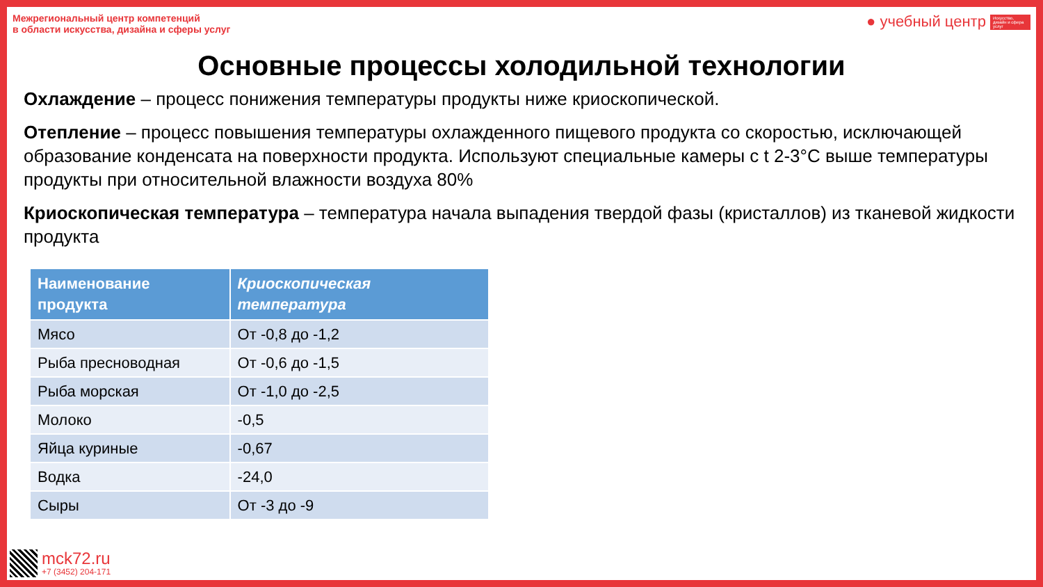Межрегиональный центр компетенций
в области искусства, дизайна и сферы услуг
● учебный центр Искусство, дизайн и сфера услуг
Основные процессы холодильной технологии
Охлаждение – процесс понижения температуры продукты ниже криоскопической.
Отепление – процесс повышения температуры охлажденного пищевого продукта со скоростью, исключающей образование конденсата на поверхности продукта. Используют специальные камеры с t 2-3°C выше температуры продукты при относительной влажности воздуха 80%
Криоскопическая температура – температура начала выпадения твердой фазы (кристаллов) из тканевой жидкости продукта
| Наименование продукта | Криоскопическая температура |
| --- | --- |
| Мясо | От -0,8 до -1,2 |
| Рыба пресноводная | От -0,6 до -1,5 |
| Рыба морская | От -1,0 до -2,5 |
| Молоко | -0,5 |
| Яйца куриные | -0,67 |
| Водка | -24,0 |
| Сыры | От -3 до -9 |
mck72.ru
+7 (3452) 204-171